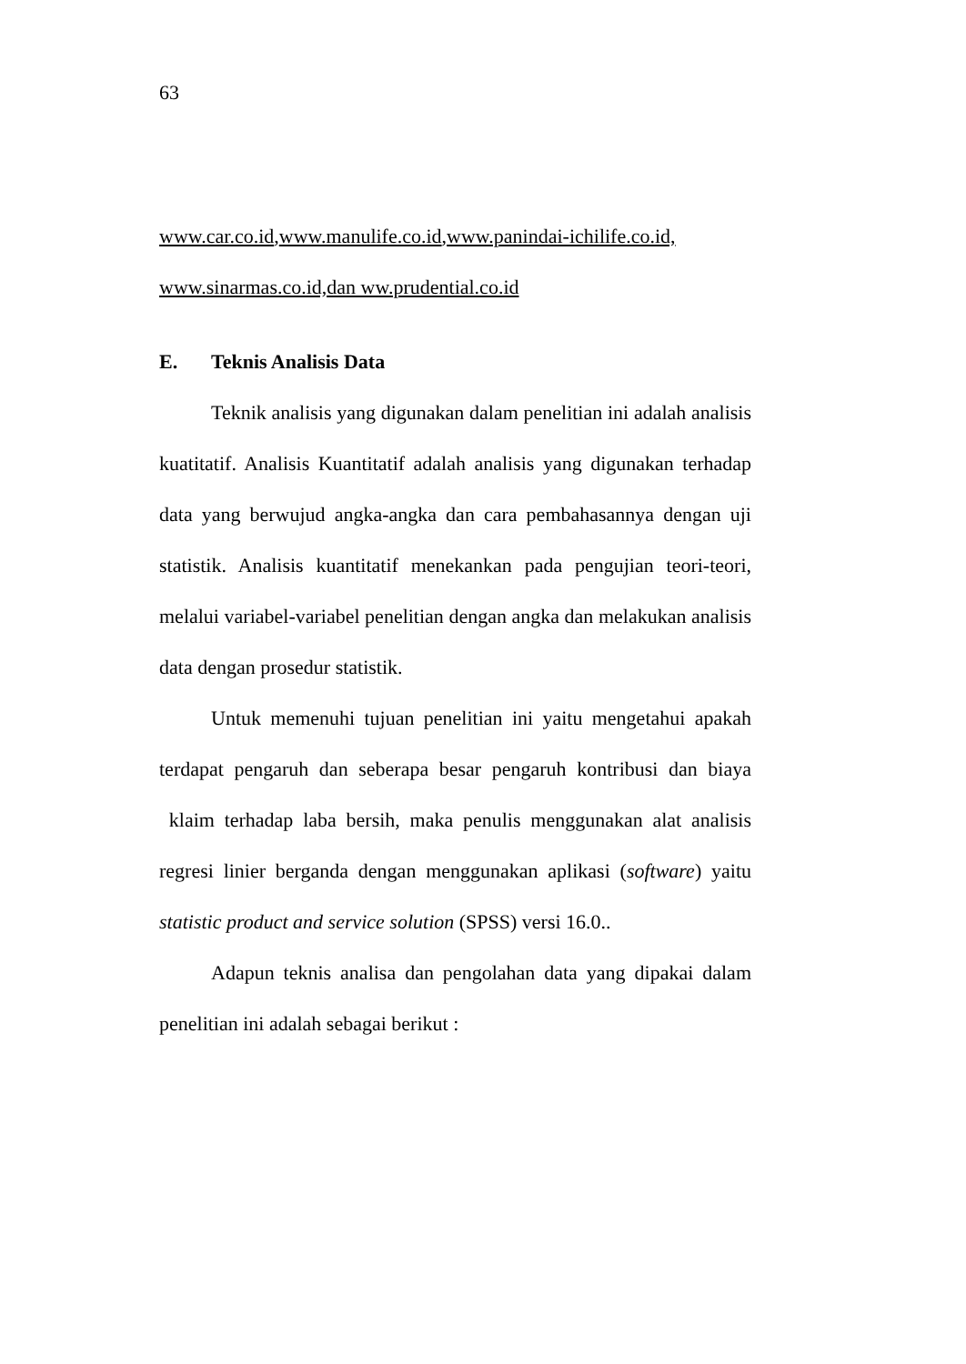63
www.car.co.id,www.manulife.co.id,www.panindai-ichilife.co.id,
www.sinarmas.co.id,dan ww.prudential.co.id
E. Teknis Analisis Data
Teknik analisis yang digunakan dalam penelitian ini adalah analisis kuatitatif. Analisis Kuantitatif adalah analisis yang digunakan terhadap data yang berwujud angka-angka dan cara pembahasannya dengan uji statistik. Analisis kuantitatif menekankan pada pengujian teori-teori, melalui variabel-variabel penelitian dengan angka dan melakukan analisis data dengan prosedur statistik.
Untuk memenuhi tujuan penelitian ini yaitu mengetahui apakah terdapat pengaruh dan seberapa besar pengaruh kontribusi dan biaya klaim terhadap laba bersih, maka penulis menggunakan alat analisis regresi linier berganda dengan menggunakan aplikasi (software) yaitu statistic product and service solution (SPSS) versi 16.0..
Adapun teknis analisa dan pengolahan data yang dipakai dalam penelitian ini adalah sebagai berikut :